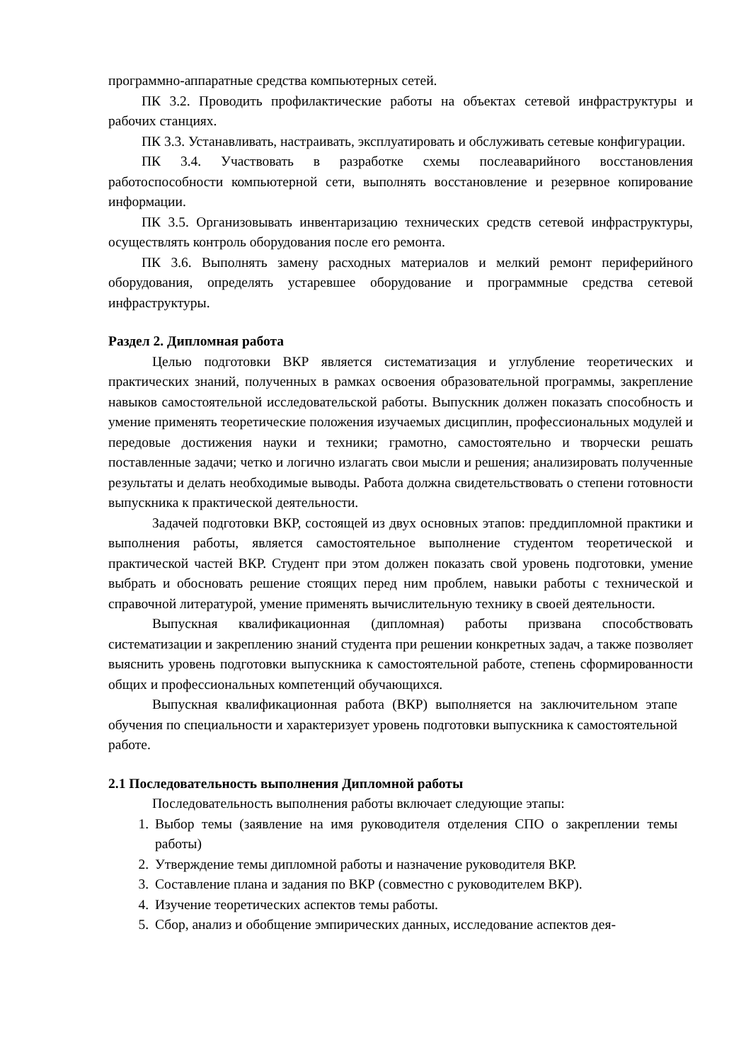программно-аппаратные средства компьютерных сетей.
ПК 3.2. Проводить профилактические работы на объектах сетевой инфраструктуры и рабочих станциях.
ПК 3.3. Устанавливать, настраивать, эксплуатировать и обслуживать сетевые конфигурации.
ПК 3.4. Участвовать в разработке схемы послеаварийного восстановления работоспособности компьютерной сети, выполнять восстановление и резервное копирование информации.
ПК 3.5. Организовывать инвентаризацию технических средств сетевой инфраструктуры, осуществлять контроль оборудования после его ремонта.
ПК 3.6. Выполнять замену расходных материалов и мелкий ремонт периферийного оборудования, определять устаревшее оборудование и программные средства сетевой инфраструктуры.
Раздел 2. Дипломная работа
Целью подготовки ВКР является систематизация и углубление теоретических и практических знаний, полученных в рамках освоения образовательной программы, закрепление навыков самостоятельной исследовательской работы. Выпускник должен показать способность и умение применять теоретические положения изучаемых дисциплин, профессиональных модулей и передовые достижения науки и техники; грамотно, самостоятельно и творчески решать поставленные задачи; четко и логично излагать свои мысли и решения; анализировать полученные результаты и делать необходимые выводы. Работа должна свидетельствовать о степени готовности выпускника к практической деятельности.
Задачей подготовки ВКР, состоящей из двух основных этапов: преддипломной практики и выполнения работы, является самостоятельное выполнение студентом теоретической и практической частей ВКР. Студент при этом должен показать свой уровень подготовки, умение выбрать и обосновать решение стоящих перед ним проблем, навыки работы с технической и справочной литературой, умение применять вычислительную технику в своей деятельности.
Выпускная квалификационная (дипломная) работы призвана способствовать систематизации и закреплению знаний студента при решении конкретных задач, а также позволяет выяснить уровень подготовки выпускника к самостоятельной работе, степень сформированности общих и профессиональных компетенций обучающихся.
Выпускная квалификационная работа (ВКР) выполняется на заключительном этапе обучения по специальности и характеризует уровень подготовки выпускника к самостоятельной работе.
2.1 Последовательность выполнения Дипломной работы
Последовательность выполнения работы включает следующие этапы:
1. Выбор темы (заявление на имя руководителя отделения СПО о закреплении темы работы)
2. Утверждение темы дипломной работы и назначение руководителя ВКР.
3. Составление плана и задания по ВКР (совместно с руководителем ВКР).
4. Изучение теоретических аспектов темы работы.
5. Сбор, анализ и обобщение эмпирических данных, исследование аспектов дея-